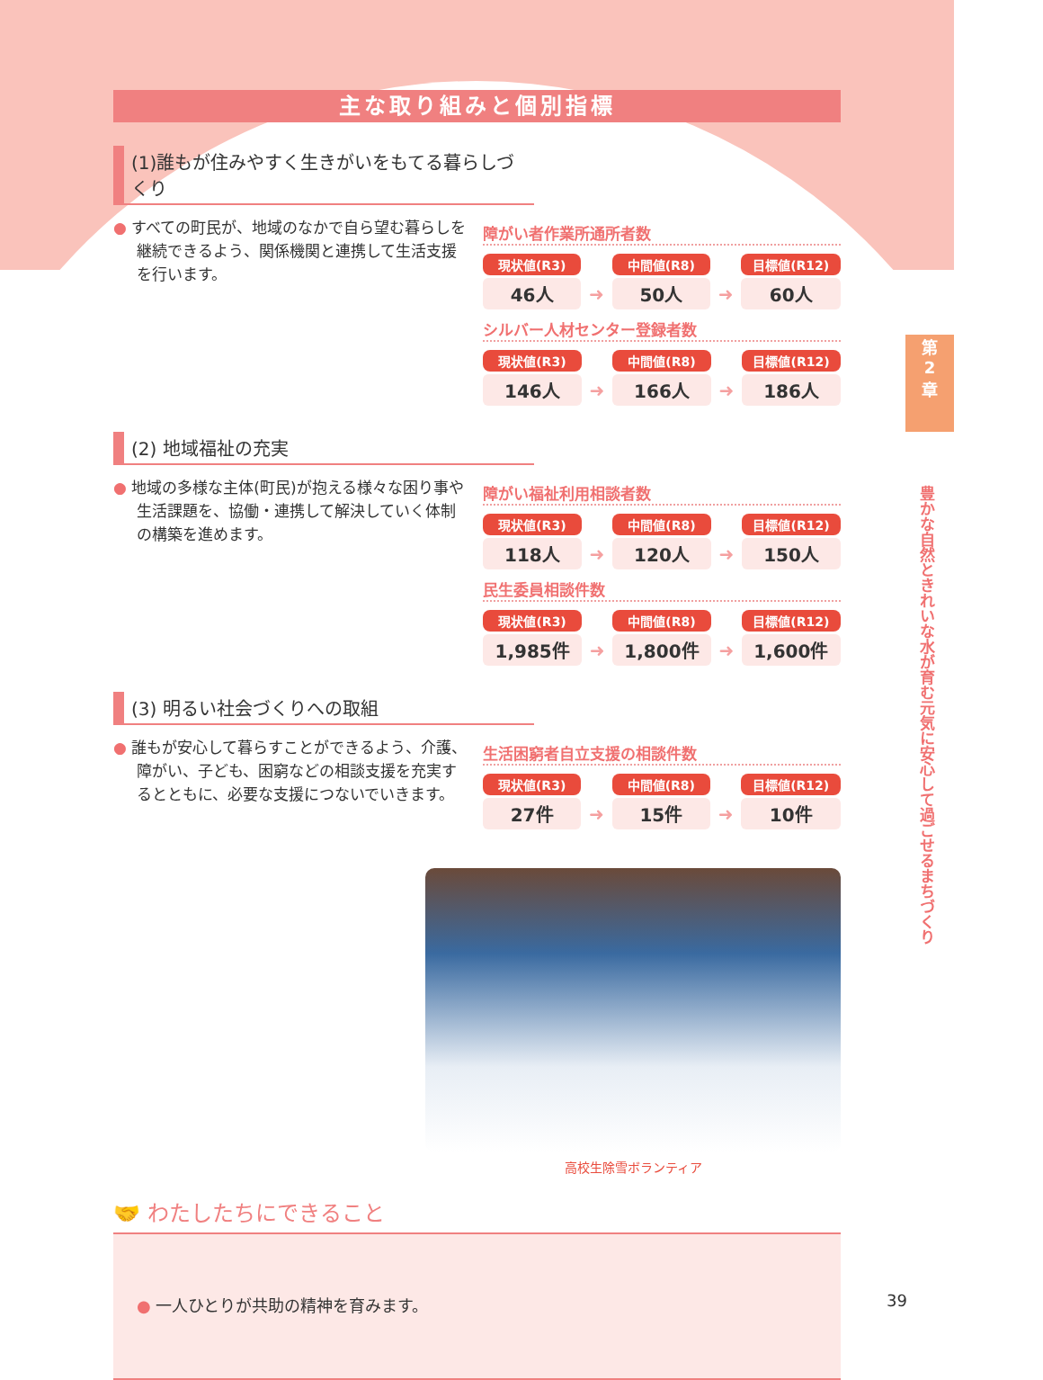第
2
章
豊かな自然ときれいな水が育む元気に安心して過ごせるまちづくり
主な取り組みと個別指標
(1)誰もが住みやすく生きがいをもてる暮らしづくり
● すべての町民が、地域のなかで自ら望む暮らしを継続できるよう、関係機関と連携して生活支援を行います。
障がい者作業所通所者数
| 現状値(R3) | | 中間値(R8) | | 目標値(R12) |
| 46人 | ➜ | 50人 | ➜ | 60人 |
シルバー人材センター登録者数
| 現状値(R3) | | 中間値(R8) | | 目標値(R12) |
| 146人 | ➜ | 166人 | ➜ | 186人 |
(2) 地域福祉の充実
● 地域の多様な主体(町民)が抱える様々な困り事や生活課題を、協働・連携して解決していく体制の構築を進めます。
障がい福祉利用相談者数
| 現状値(R3) | | 中間値(R8) | | 目標値(R12) |
| 118人 | ➜ | 120人 | ➜ | 150人 |
民生委員相談件数
| 現状値(R3) | | 中間値(R8) | | 目標値(R12) |
| 1,985件 | ➜ | 1,800件 | ➜ | 1,600件 |
(3) 明るい社会づくりへの取組
● 誰もが安心して暮らすことができるよう、介護、障がい、子ども、困窮などの相談支援を充実するとともに、必要な支援につないでいきます。
生活困窮者自立支援の相談件数
| 現状値(R3) | | 中間値(R8) | | 目標値(R12) |
| 27件 | ➜ | 15件 | ➜ | 10件 |
高校生除雪ボランティア
🤝 わたしたちにできること
● 一人ひとりが共助の精神を育みます。
39